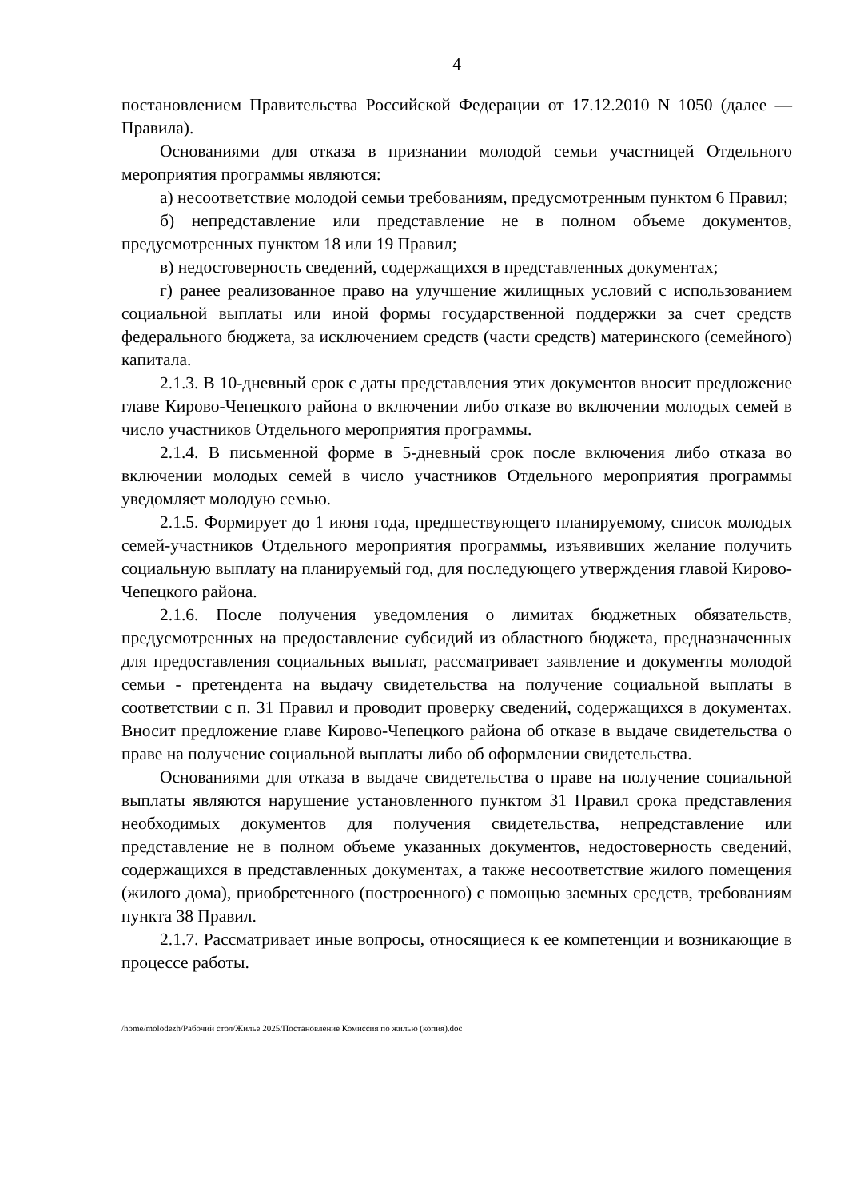4
постановлением Правительства Российской Федерации от 17.12.2010 N 1050 (далее — Правила).
Основаниями для отказа в признании молодой семьи участницей Отдельного мероприятия программы являются:
а) несоответствие молодой семьи требованиям, предусмотренным пунктом 6 Правил;
б) непредставление или представление не в полном объеме документов, предусмотренных пунктом 18 или 19 Правил;
в) недостоверность сведений, содержащихся в представленных документах;
г) ранее реализованное право на улучшение жилищных условий с использованием социальной выплаты или иной формы государственной поддержки за счет средств федерального бюджета, за исключением средств (части средств) материнского (семейного) капитала.
2.1.3. В 10-дневный срок с даты представления этих документов вносит предложение главе Кирово-Чепецкого района о включении либо отказе во включении молодых семей в число участников Отдельного мероприятия программы.
2.1.4. В письменной форме в 5-дневный срок после включения либо отказа во включении молодых семей в число участников Отдельного мероприятия программы уведомляет молодую семью.
2.1.5. Формирует до 1 июня года, предшествующего планируемому, список молодых семей-участников Отдельного мероприятия программы, изъявивших желание получить социальную выплату на планируемый год, для последующего утверждения главой Кирово-Чепецкого района.
2.1.6. После получения уведомления о лимитах бюджетных обязательств, предусмотренных на предоставление субсидий из областного бюджета, предназначенных для предоставления социальных выплат, рассматривает заявление и документы молодой семьи - претендента на выдачу свидетельства на получение социальной выплаты в соответствии с п. 31 Правил и проводит проверку сведений, содержащихся в документах. Вносит предложение главе Кирово-Чепецкого района об отказе в выдаче свидетельства о праве на получение социальной выплаты либо об оформлении свидетельства.
Основаниями для отказа в выдаче свидетельства о праве на получение социальной выплаты являются нарушение установленного пунктом 31 Правил срока представления необходимых документов для получения свидетельства, непредставление или представление не в полном объеме указанных документов, недостоверность сведений, содержащихся в представленных документах, а также несоответствие жилого помещения (жилого дома), приобретенного (построенного) с помощью заемных средств, требованиям пункта 38 Правил.
2.1.7. Рассматривает иные вопросы, относящиеся к ее компетенции и возникающие в процессе работы.
/home/molodezh/Рабочий стол/Жилье 2025/Постановление Комиссия по жилью (копия).doc